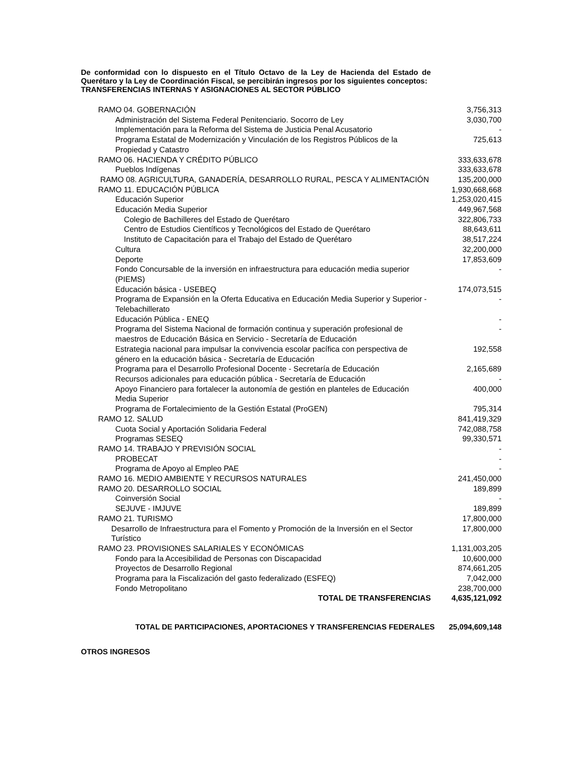De conformidad con lo dispuesto en el Título Octavo de la Ley de Hacienda del Estado de Querétaro y la Ley de Coordinación Fiscal, se percibirán ingresos por los siguientes conceptos:
TRANSFERENCIAS INTERNAS Y ASIGNACIONES AL SECTOR PÚBLICO
| RAMO 04. GOBERNACIÓN | 3,756,313 |
| Administración del Sistema Federal Penitenciario. Socorro de Ley | 3,030,700 |
| Implementación para la Reforma del Sistema de Justicia Penal Acusatorio | - |
| Programa Estatal de Modernización y Vinculación de los Registros Públicos de la Propiedad y Catastro | 725,613 |
| RAMO 06. HACIENDA Y CRÉDITO PÚBLICO | 333,633,678 |
| Pueblos Indígenas | 333,633,678 |
| RAMO 08. AGRICULTURA, GANADERÍA, DESARROLLO RURAL, PESCA Y ALIMENTACIÓN | 135,200,000 |
| RAMO 11. EDUCACIÓN PÚBLICA | 1,930,668,668 |
| Educación Superior | 1,253,020,415 |
| Educación Media Superior | 449,967,568 |
| Colegio de Bachilleres del Estado de Querétaro | 322,806,733 |
| Centro de Estudios Científicos y Tecnológicos del Estado de Querétaro | 88,643,611 |
| Instituto de Capacitación para el Trabajo del Estado de Querétaro | 38,517,224 |
| Cultura | 32,200,000 |
| Deporte | 17,853,609 |
| Fondo Concursable de la inversión en infraestructura para educación media superior (PIEMS) | - |
| Educación básica - USEBEQ | 174,073,515 |
| Programa de Expansión en la Oferta Educativa en Educación Media Superior y Superior - Telebachillerato | - |
| Educación Pública - ENEQ | - |
| Programa del Sistema Nacional de formación continua y superación profesional de maestros de Educación Básica en Servicio - Secretaría de Educación | - |
| Estrategia nacional para impulsar la convivencia escolar pacífica con perspectiva de género en la educación básica - Secretaría de Educación | 192,558 |
| Programa para el Desarrollo Profesional Docente - Secretaría de Educación | 2,165,689 |
| Recursos adicionales para educación pública - Secretaría de Educación | - |
| Apoyo Financiero para fortalecer la autonomía de gestión en planteles de Educación Media Superior | 400,000 |
| Programa de Fortalecimiento de la Gestión Estatal (ProGEN) | 795,314 |
| RAMO 12. SALUD | 841,419,329 |
| Cuota Social y Aportación Solidaria Federal | 742,088,758 |
| Programas SESEQ | 99,330,571 |
| RAMO 14. TRABAJO Y PREVISIÓN SOCIAL | - |
| PROBECAT | - |
| Programa de Apoyo al Empleo PAE | - |
| RAMO 16. MEDIO AMBIENTE Y RECURSOS NATURALES | 241,450,000 |
| RAMO 20. DESARROLLO SOCIAL | 189,899 |
| Coinversión Social | - |
| SEJUVE - IMJUVE | 189,899 |
| RAMO 21. TURISMO | 17,800,000 |
| Desarrollo de Infraestructura para el Fomento y Promoción de la Inversión en el Sector Turístico | 17,800,000 |
| RAMO 23. PROVISIONES SALARIALES Y ECONÓMICAS | 1,131,003,205 |
| Fondo para la Accesibilidad de Personas con Discapacidad | 10,600,000 |
| Proyectos de Desarrollo Regional | 874,661,205 |
| Programa para la Fiscalización del gasto federalizado (ESFEQ) | 7,042,000 |
| Fondo Metropolitano | 238,700,000 |
| TOTAL DE TRANSFERENCIAS | 4,635,121,092 |
TOTAL DE PARTICIPACIONES, APORTACIONES Y TRANSFERENCIAS FEDERALES 25,094,609,148
OTROS INGRESOS